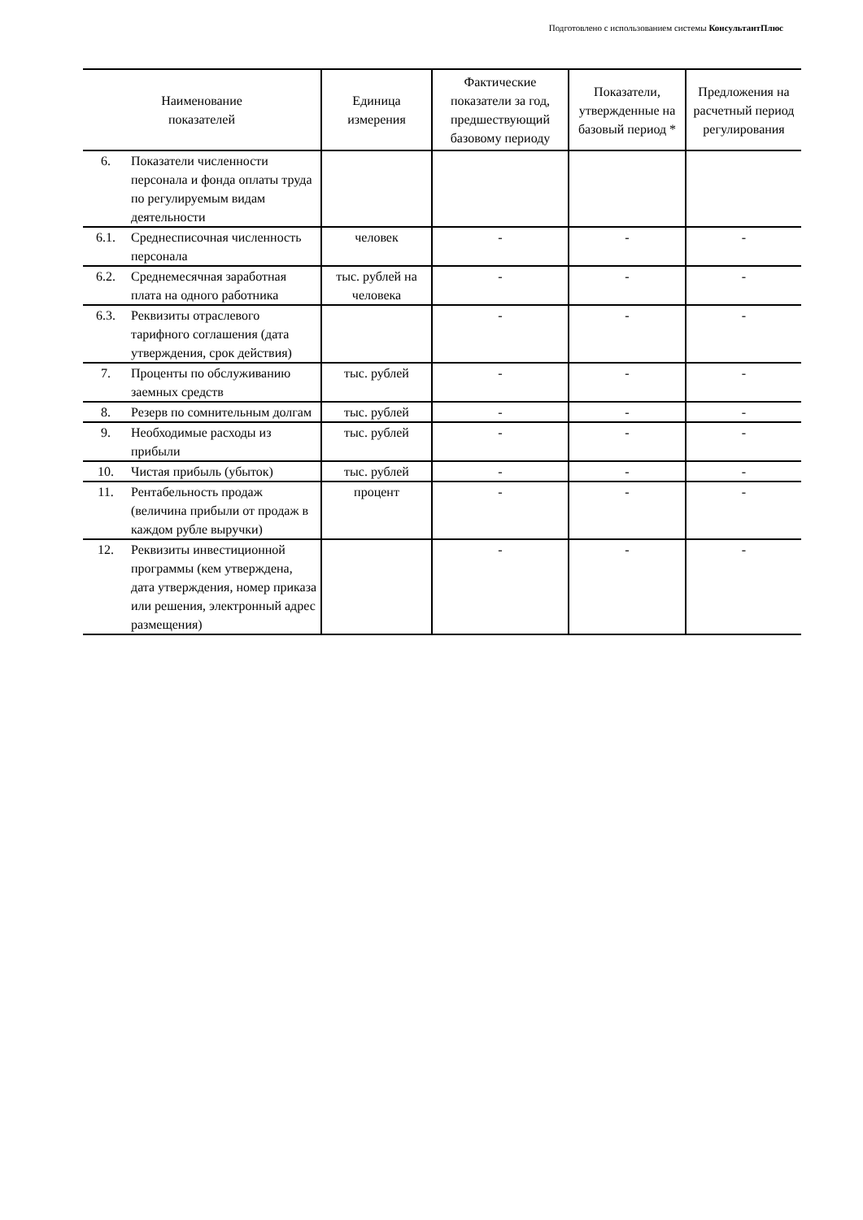Подготовлено с использованием системы КонсультантПлюс
| Наименование показателей | | Единица измерения | Фактические показатели за год, предшествующий базовому периоду | Показатели, утвержденные на базовый период * | Предложения на расчетный период регулирования |
| --- | --- | --- | --- | --- | --- |
| 6. | Показатели численности персонала и фонда оплаты труда по регулируемым видам деятельности | | | | |
| 6.1. | Среднесписочная численность персонала | человек | - | - | - |
| 6.2. | Среднемесячная заработная плата на одного работника | тыс. рублей на человека | - | - | - |
| 6.3. | Реквизиты отраслевого тарифного соглашения (дата утверждения, срок действия) | | - | - | - |
| 7. | Проценты по обслуживанию заемных средств | тыс. рублей | - | - | - |
| 8. | Резерв по сомнительным долгам | тыс. рублей | - | - | - |
| 9. | Необходимые расходы из прибыли | тыс. рублей | - | - | - |
| 10. | Чистая прибыль (убыток) | тыс. рублей | - | - | - |
| 11. | Рентабельность продаж (величина прибыли от продаж в каждом рубле выручки) | процент | - | - | - |
| 12. | Реквизиты инвестиционной программы (кем утверждена, дата утверждения, номер приказа или решения, электронный адрес размещения) | | - | - | - |